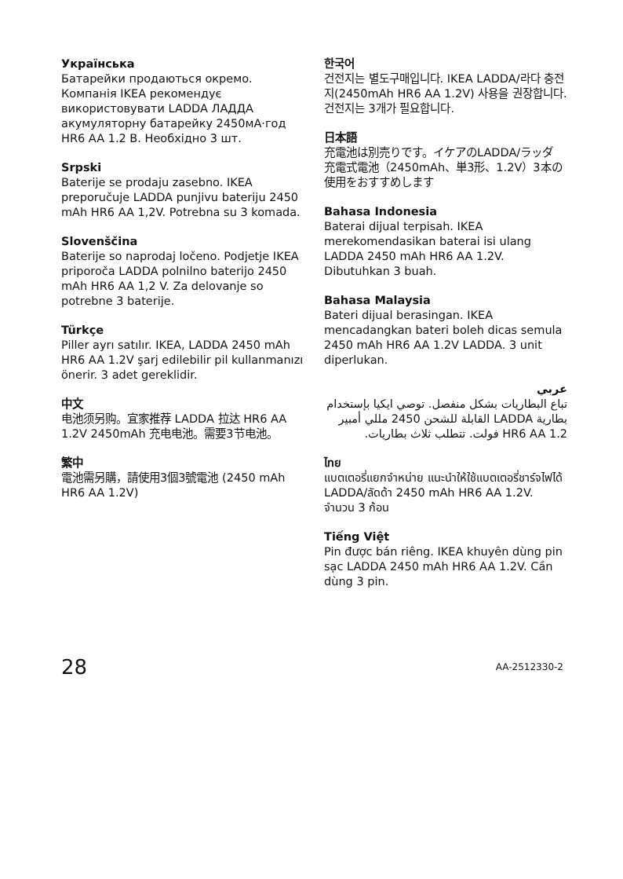Українська
Батарейки продаються окремо. Компанія IKEA рекомендує використовувати LADDA ЛАДДА акумуляторну батарейку 2450мА·год HR6 AA 1.2 В. Необхідно 3 шт.
Srpski
Baterije se prodaju zasebno. IKEA preporučuje LADDA punjivu bateriju 2450 mAh HR6 AA 1,2V. Potrebna su 3 komada.
Slovenščina
Baterije so naprodaj ločeno. Podjetje IKEA priporoča LADDA polnilno baterijo 2450 mAh HR6 AA 1,2 V. Za delovanje so potrebne 3 baterije.
Türkçe
Piller ayrı satılır. IKEA, LADDA 2450 mAh HR6 AA 1.2V şarj edilebilir pil kullanmanızı önerir. 3 adet gereklidir.
中文
电池须另购。宜家推荐 LADDA 拉达 HR6 AA 1.2V 2450mAh 充电电池。需要3节电池。
繁中
電池需另購，請使用3個3號電池 (2450 mAh HR6 AA 1.2V)
한국어
건전지는 별도구매입니다. IKEA LADDA/라다 충전지(2450mAh HR6 AA 1.2V) 사용을 권장합니다. 건전지는 3개가 필요합니다.
日本語
充電池は別売りです。イケアのLADDA/ラッダ 充電式電池（2450mAh、単3形、1.2V）3本の使用をおすすめします
Bahasa Indonesia
Baterai dijual terpisah. IKEA merekomendasikan baterai isi ulang LADDA 2450 mAh HR6 AA 1.2V. Dibutuhkan 3 buah.
Bahasa Malaysia
Bateri dijual berasingan. IKEA mencadangkan bateri boleh dicas semula 2450 mAh HR6 AA 1.2V LADDA. 3 unit diperlukan.
عربي
تباع البطاريات بشكل منفصل. توصي ايكيا بإستخدام بطارية LADDA القابلة للشحن 2450 مللي أمبير HR6 AA 1.2 فولت. تتطلب ثلاث بطاريات.
ไทย
แบตเตอรี่แยกจำหน่าย แนะนำให้ใช้แบตเตอรี่ชาร์จไฟได้ LADDA/ลัดด้า 2450 mAh HR6 AA 1.2V. จำนวน 3 ก้อน
Tiếng Việt
Pin được bán riêng. IKEA khuyên dùng pin sạc LADDA 2450 mAh HR6 AA 1.2V. Cần dùng 3 pin.
28 AA-2512330-2